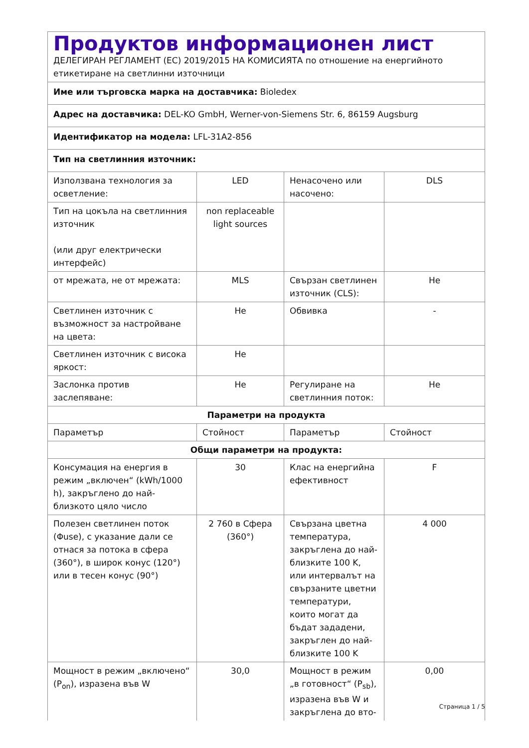| Продуктов информационен лист ДЕЛЕГИРАН РЕГЛАМЕНТ (ЕС) 2019/2015 НА КОМИСИЯТА по отношение на енергийното етикетиране на светлинни източници | | | |
| Име или търговска марка на доставчика: Bioledex | | | |
| Адрес на доставчика: DEL-KO GmbH, Werner-von-Siemens Str. 6, 86159 Augsburg | | | |
| Идентификатор на модела: LFL-31A2-856 | | | |
| Тип на светлинния източник: | | | |
| Използвана технология за осветление: | LED | Ненасочено или насочено: | DLS |
| Тип на цокъла на светлинния източник (или друг електрически интерфейс) | non replaceable light sources | | |
| от мрежата, не от мрежата: | MLS | Свързан светлинен източник (CLS): | Не |
| Светлинен източник с възможност за настройване на цвета: | Не | Обвивка | - |
| Светлинен източник с висока яркост: | Не | | |
| Заслонка против заслепяване: | Не | Регулиране на светлинния поток: | Не |
| Параметри на продукта | | | |
| Параметър | Стойност | Параметър | Стойност |
| Общи параметри на продукта: | | | |
| Консумация на енергия в режим „включен“ (kWh/1000 h), закръглено до най-близкото цяло число | 30 | Клас на енергийна ефективност | F |
| Полезен светлинен поток (Φuse), с указание дали се отнася за потока в сфера (360°), в широк конус (120°) или в тесен конус (90°) | 2 760 в Сфера (360°) | Свързана цветна температура, закръглена до най-близките 100 K, или интервалът на свързаните цветни температури, които могат да бъдат зададени, закръглен до най-близките 100 K | 4 000 |
| Мощност в режим „включено“ (P<sub>on</sub>), изразена във W | 30,0 | Мощност в режим „в готовност“ (P<sub>sb</sub>), изразена във W и закръглена до вто- | 0,00 |
Страница 1 / 5